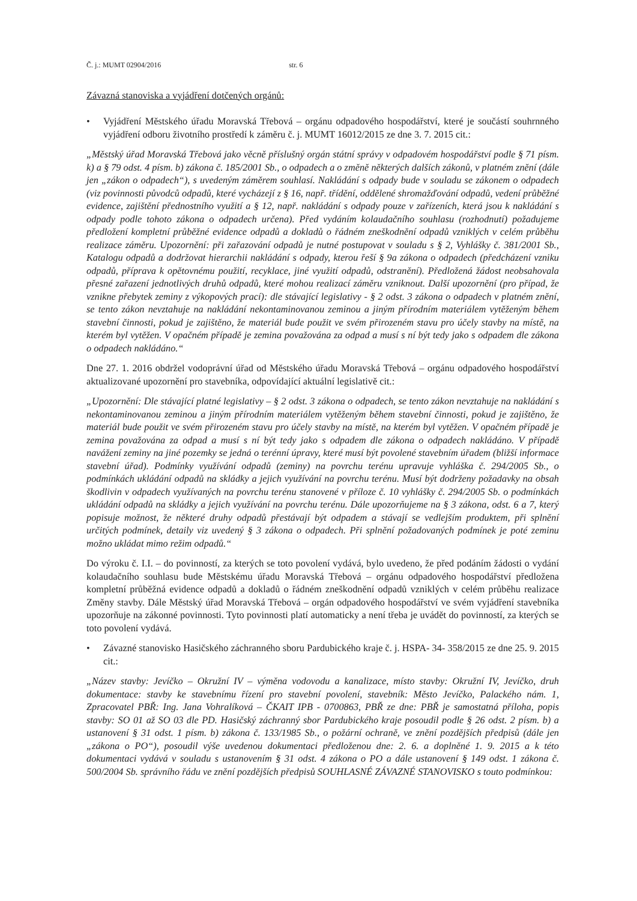Č. j.: MUMT 02904/2016 str. 6
Závazná stanoviska a vyjádření dotčených orgánů:
• Vyjádření Městského úřadu Moravská Třebová – orgánu odpadového hospodářství, které je součástí souhrnného vyjádření odboru životního prostředí k záměru č. j. MUMT 16012/2015 ze dne 3. 7. 2015 cit.:
„Městský úřad Moravská Třebová jako věcně příslušný orgán státní správy v odpadovém hospodářství podle § 71 písm. k) a § 79 odst. 4 písm. b) zákona č. 185/2001 Sb., o odpadech a o změně některých dalších zákonů, v platném znění (dále jen „zákon o odpadech“), s uvedeným záměrem souhlasí. Nakládání s odpady bude v souladu se zákonem o odpadech (viz povinnosti původců odpadů, které vycházejí z § 16, např. třídění, oddělené shromažďování odpadů, vedení průběžné evidence, zajištění přednostního využití a § 12, např. nakládání s odpady pouze v zařízeních, která jsou k nakládání s odpady podle tohoto zákona o odpadech určena). Před vydáním kolaudačního souhlasu (rozhodnutí) požadujeme předložení kompletní průběžné evidence odpadů a dokladů o řádném zneškodnění odpadů vzniklých v celém průběhu realizace záměru. Upozornění: při zařazování odpadů je nutné postupovat v souladu s § 2, Vyhlášky č. 381/2001 Sb., Katalogu odpadů a dodržovat hierarchii nakládání s odpady, kterou řeší § 9a zákona o odpadech (předcházení vzniku odpadů, příprava k opětovnému použití, recyklace, jiné využití odpadů, odstranění). Předložená žádost neobsahovala přesné zařazení jednotlivých druhů odpadů, které mohou realizací záměru vzniknout. Další upozornění (pro případ, že vznikne přebytek zeminy z výkopových prací): dle stávající legislativy - § 2 odst. 3 zákona o odpadech v platném znění, se tento zákon nevztahuje na nakládání nekontaminovanou zeminou a jiným přírodním materiálem vytěženým během stavební činnosti, pokud je zajištěno, že materiál bude použit ve svém přirozeném stavu pro účely stavby na místě, na kterém byl vytěžen. V opačném případě je zemina považována za odpad a musí s ní být tedy jako s odpadem dle zákona o odpadech nakládáno.“
Dne 27. 1. 2016 obdržel vodoprávní úřad od Městského úřadu Moravská Třebová – orgánu odpadového hospodářství aktualizované upozornění pro stavebníka, odpovídající aktuální legislativě cit.:
„Upozornění: Dle stávající platné legislativy – § 2 odst. 3 zákona o odpadech, se tento zákon nevztahuje na nakládání s nekontaminovanou zeminou a jiným přírodním materiálem vytěženým během stavební činnosti, pokud je zajištěno, že materiál bude použit ve svém přirozeném stavu pro účely stavby na místě, na kterém byl vytěžen. V opačném případě je zemina považována za odpad a musí s ní být tedy jako s odpadem dle zákona o odpadech nakládáno. V případě navážení zeminy na jiné pozemky se jedná o terénní úpravy, které musí být povolené stavebním úřadem (bližší informace stavební úřad). Podmínky využívání odpadů (zeminy) na povrchu terénu upravuje vyhláška č. 294/2005 Sb., o podmínkách ukládání odpadů na skládky a jejich využívání na povrchu terénu. Musí být dodrženy požadavky na obsah škodlivin v odpadech využívaných na povrchu terénu stanovené v příloze č. 10 vyhlášky č. 294/2005 Sb. o podmínkách ukládání odpadů na skládky a jejich využívání na povrchu terénu. Dále upozorňujeme na § 3 zákona, odst. 6 a 7, který popisuje možnost, že některé druhy odpadů přestávají být odpadem a stávají se vedlejším produktem, při splnění určitých podmínek, detaily viz uvedený § 3 zákona o odpadech. Při splnění požadovaných podmínek je poté zeminu možno ukládat mimo režim odpadů.“
Do výroku č. I.I. – do povinností, za kterých se toto povolení vydává, bylo uvedeno, že před podáním žádosti o vydání kolaudačního souhlasu bude Městskému úřadu Moravská Třebová – orgánu odpadového hospodářství předložena kompletní průběžná evidence odpadů a dokladů o řádném zneškodnění odpadů vzniklých v celém průběhu realizace Změny stavby. Dále Městský úřad Moravská Třebová – orgán odpadového hospodářství ve svém vyjádření stavebníka upozorňuje na zákonné povinnosti. Tyto povinnosti platí automaticky a není třeba je uvádět do povinností, za kterých se toto povolení vydává.
• Závazné stanovisko Hasičského záchranného sboru Pardubického kraje č. j. HSPA- 34- 358/2015 ze dne 25. 9. 2015 cit.:
„Název stavby: Jevíčko – Okružní IV – výměna vodovodu a kanalizace, místo stavby: Okružní IV, Jevíčko, druh dokumentace: stavby ke stavebnímu řízení pro stavební povolení, stavebník: Město Jevíčko, Palackého nám. 1, Zpracovatel PBŘ: Ing. Jana Vohralíková – ČKAIT IPB - 0700863, PBŘ ze dne: PBŘ je samostatná příloha, popis stavby: SO 01 až SO 03 dle PD. Hasičský záchranný sbor Pardubického kraje posoudil podle § 26 odst. 2 písm. b) a ustanovení § 31 odst. 1 písm. b) zákona č. 133/1985 Sb., o požární ochraně, ve znění pozdějších předpisů (dále jen „zákona o PO“), posoudil výše uvedenou dokumentaci předloženou dne: 2. 6. a doplněné 1. 9. 2015 a k této dokumentaci vydává v souladu s ustanovením § 31 odst. 4 zákona o PO a dále ustanovení § 149 odst. 1 zákona č. 500/2004 Sb. správního řádu ve znění pozdějších předpisů SOUHLASNÉ ZÁVAZNÉ STANOVISKO s touto podmínkou: